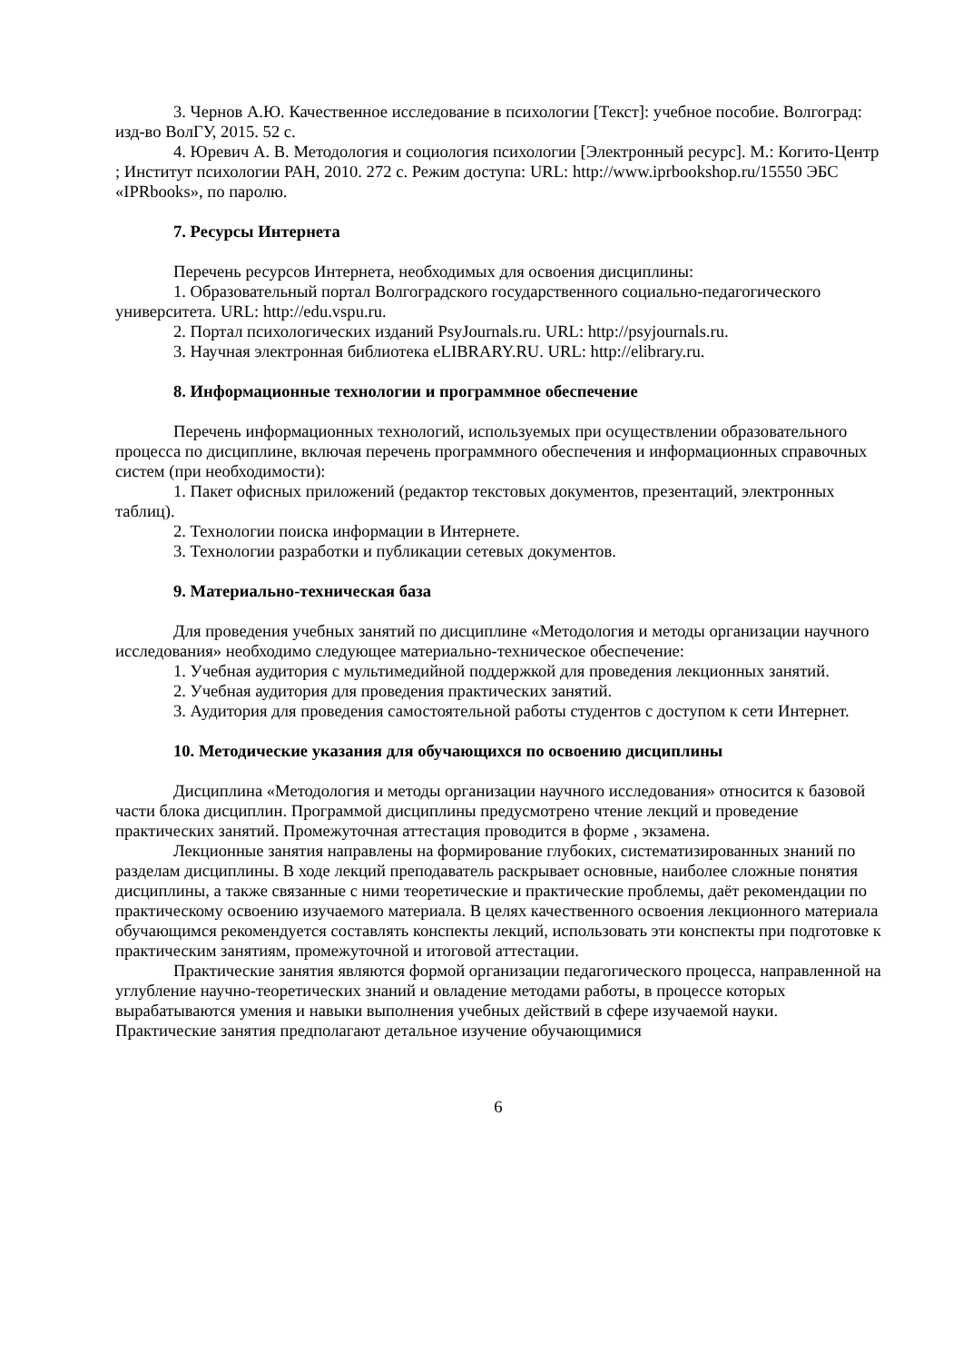3. Чернов А.Ю. Качественное исследование в психологии [Текст]: учебное пособие. Волгоград: изд-во ВолГУ, 2015. 52 с.
4. Юревич А. В. Методология и социология психологии [Электронный ресурс]. М.: Когито-Центр ; Институт психологии РАН, 2010. 272 с. Режим доступа: URL: http://www.iprbookshop.ru/15550 ЭБС «IPRbooks», по паролю.
7. Ресурсы Интернета
Перечень ресурсов Интернета, необходимых для освоения дисциплины:
1. Образовательный портал Волгоградского государственного социально-педагогического университета. URL: http://edu.vspu.ru.
2. Портал психологических изданий PsyJournals.ru. URL: http://psyjournals.ru.
3. Научная электронная библиотека eLIBRARY.RU. URL: http://elibrary.ru.
8. Информационные технологии и программное обеспечение
Перечень информационных технологий, используемых при осуществлении образовательного процесса по дисциплине, включая перечень программного обеспечения и информационных справочных систем (при необходимости):
1. Пакет офисных приложений (редактор текстовых документов, презентаций, электронных таблиц).
2. Технологии поиска информации в Интернете.
3. Технологии разработки и публикации сетевых документов.
9. Материально-техническая база
Для проведения учебных занятий по дисциплине «Методология и методы организации научного исследования» необходимо следующее материально-техническое обеспечение:
1. Учебная аудитория с мультимедийной поддержкой для проведения лекционных занятий.
2. Учебная аудитория для проведения практических занятий.
3. Аудитория для проведения самостоятельной работы студентов с доступом к сети Интернет.
10. Методические указания для обучающихся по освоению дисциплины
Дисциплина «Методология и методы организации научного исследования» относится к базовой части блока дисциплин. Программой дисциплины предусмотрено чтение лекций и проведение практических занятий. Промежуточная аттестация проводится в форме , экзамена.
Лекционные занятия направлены на формирование глубоких, систематизированных знаний по разделам дисциплины. В ходе лекций преподаватель раскрывает основные, наиболее сложные понятия дисциплины, а также связанные с ними теоретические и практические проблемы, даёт рекомендации по практическому освоению изучаемого материала. В целях качественного освоения лекционного материала обучающимся рекомендуется составлять конспекты лекций, использовать эти конспекты при подготовке к практическим занятиям, промежуточной и итоговой аттестации.
Практические занятия являются формой организации педагогического процесса, направленной на углубление научно-теоретических знаний и овладение методами работы, в процессе которых вырабатываются умения и навыки выполнения учебных действий в сфере изучаемой науки. Практические занятия предполагают детальное изучение обучающимися
6